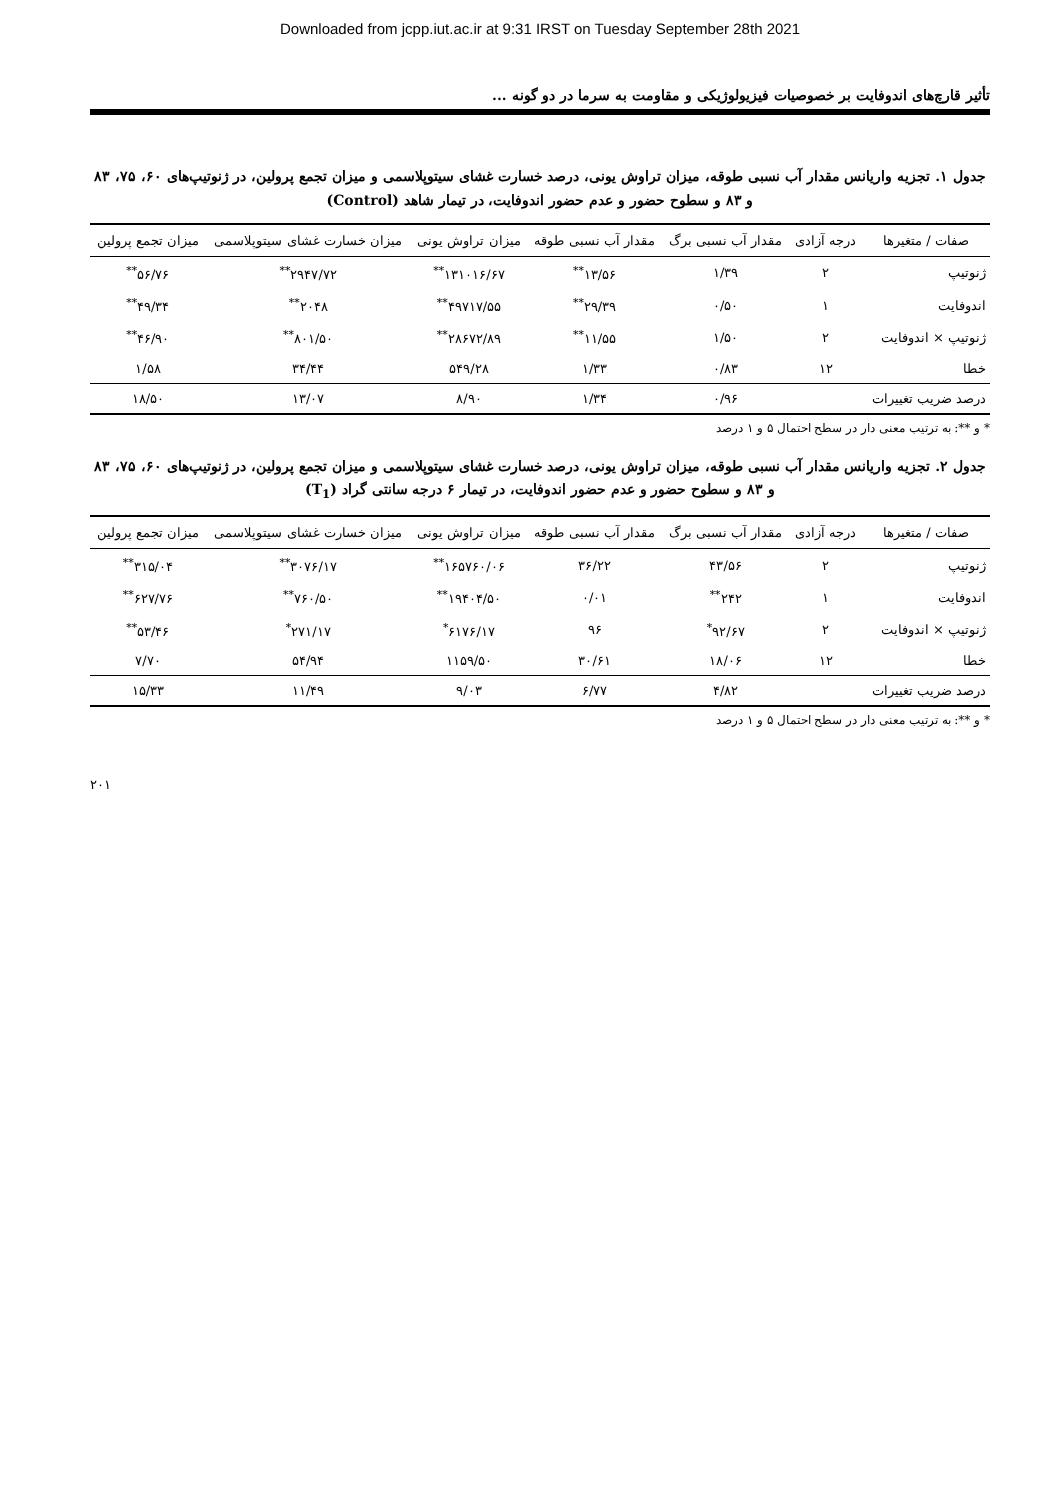Downloaded from jcpp.iut.ac.ir at 9:31 IRST on Tuesday September 28th 2021
تأثیر قارچ‌های اندوفایت بر خصوصیات فیزیولوژیکی و مقاومت به سرما در دو گونه ...
جدول ۱. تجزیه واریانس مقدار آب نسبی طوقه، میزان تراوش یونی، درصد خسارت غشای سیتوپلاسمی و میزان تجمع پرولین، در ژنوتیپ‌های ۶۰، ۷۵، ۸۳ و ۸۳ و سطوح حضور و عدم حضور اندوفایت، در تیمار شاهد (Control)
| صفات / متغیرها | درجه آزادی | مقدار آب نسبی برگ | مقدار آب نسبی طوقه | میزان تراوش یونی | میزان خسارت غشای سیتوپلاسمی | میزان تجمع پرولین |
| --- | --- | --- | --- | --- | --- | --- |
| ژنوتیپ | ۲ | ۱/۳۹ | ۱۳/۵۶<sup>**</sup> | ۱۳۱۰۱۶/۶۷<sup>**</sup> | ۲۹۴۷/۷۲<sup>**</sup> | ۵۶/۷۶<sup>**</sup> |
| اندوفایت | ۱ | ۰/۵۰ | ۲۹/۳۹<sup>**</sup> | ۴۹۷۱۷/۵۵<sup>**</sup> | ۲۰۴۸<sup>**</sup> | ۴۹/۳۴<sup>**</sup> |
| ژنوتیپ × اندوفایت | ۲ | ۱/۵۰ | ۱۱/۵۵<sup>**</sup> | ۲۸۶۷۲/۸۹<sup>**</sup> | ۸۰۱/۵۰<sup>**</sup> | ۴۶/۹۰<sup>**</sup> |
| خطا | ۱۲ | ۰/۸۳ | ۱/۳۳ | ۵۴۹/۲۸ | ۳۴/۴۴ | ۱/۵۸ |
| درصد ضریب تغییرات | | ۰/۹۶ | ۱/۳۴ | ۸/۹۰ | ۱۳/۰۷ | ۱۸/۵۰ |
* و **: به ترتیب معنی دار در سطح احتمال ۵ و ۱ درصد
جدول ۲. تجزیه واریانس مقدار آب نسبی طوقه، میزان تراوش یونی، درصد خسارت غشای سیتوپلاسمی و میزان تجمع پرولین، در ژنوتیپ‌های ۶۰، ۷۵، ۸۳ و ۸۳ و سطوح حضور و عدم حضور اندوفایت، در تیمار ۶ درجه سانتی گراد (T<sub>1</sub>)
| صفات / متغیرها | درجه آزادی | مقدار آب نسبی برگ | مقدار آب نسبی طوقه | میزان تراوش یونی | میزان خسارت غشای سیتوپلاسمی | میزان تجمع پرولین |
| --- | --- | --- | --- | --- | --- | --- |
| ژنوتیپ | ۲ | ۴۳/۵۶ | ۳۶/۲۲ | ۱۶۵۷۶۰/۰۶<sup>**</sup> | ۳۰۷۶/۱۷<sup>**</sup> | ۳۱۵/۰۴<sup>**</sup> |
| اندوفایت | ۱ | ۲۴۲<sup>**</sup> | ۰/۰۱ | ۱۹۴۰۴/۵۰<sup>**</sup> | ۷۶۰/۵۰<sup>**</sup> | ۶۲۷/۷۶<sup>**</sup> |
| ژنوتیپ × اندوفایت | ۲ | ۹۲/۶۷<sup>*</sup> | ۹۶ | ۶۱۷۶/۱۷<sup>*</sup> | ۲۷۱/۱۷<sup>*</sup> | ۵۳/۴۶<sup>**</sup> |
| خطا | ۱۲ | ۱۸/۰۶ | ۳۰/۶۱ | ۱۱۵۹/۵۰ | ۵۴/۹۴ | ۷/۷۰ |
| درصد ضریب تغییرات | | ۴/۸۲ | ۶/۷۷ | ۹/۰۳ | ۱۱/۴۹ | ۱۵/۳۳ |
* و **: به ترتیب معنی دار در سطح احتمال ۵ و ۱ درصد
۲۰۱